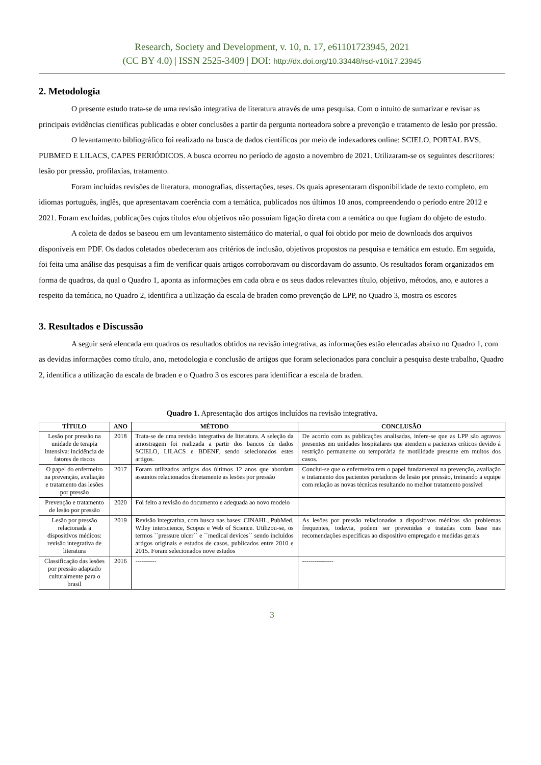Research, Society and Development, v. 10, n. 17, e61101723945, 2021
(CC BY 4.0) | ISSN 2525-3409 | DOI: http://dx.doi.org/10.33448/rsd-v10i17.23945
2. Metodologia
O presente estudo trata-se de uma revisão integrativa de literatura através de uma pesquisa. Com o intuito de sumarizar e revisar as principais evidências cientificas publicadas e obter conclusões a partir da pergunta norteadora sobre a prevenção e tratamento de lesão por pressão.
O levantamento bibliográfico foi realizado na busca de dados científicos por meio de indexadores online: SCIELO, PORTAL BVS, PUBMED E LILACS, CAPES PERIÓDICOS. A busca ocorreu no período de agosto a novembro de 2021. Utilizaram-se os seguintes descritores: lesão por pressão, profilaxias, tratamento.
Foram incluídas revisões de literatura, monografias, dissertações, teses. Os quais apresentaram disponibilidade de texto completo, em idiomas português, inglês, que apresentavam coerência com a temática, publicados nos últimos 10 anos, compreendendo o período entre 2012 e 2021. Foram excluídas, publicações cujos títulos e/ou objetivos não possuíam ligação direta com a temática ou que fugiam do objeto de estudo.
A coleta de dados se baseou em um levantamento sistemático do material, o qual foi obtido por meio de downloads dos arquivos disponíveis em PDF. Os dados coletados obedeceram aos critérios de inclusão, objetivos propostos na pesquisa e temática em estudo. Em seguida, foi feita uma análise das pesquisas a fim de verificar quais artigos corroboravam ou discordavam do assunto. Os resultados foram organizados em forma de quadros, da qual o Quadro 1, aponta as informações em cada obra e os seus dados relevantes título, objetivo, métodos, ano, e autores a respeito da temática, no Quadro 2, identifica a utilização da escala de braden como prevenção de LPP, no Quadro 3, mostra os escores
3. Resultados e Discussão
A seguir será elencada em quadros os resultados obtidos na revisão integrativa, as informações estão elencadas abaixo no Quadro 1, com as devidas informações como título, ano, metodologia e conclusão de artigos que foram selecionados para concluir a pesquisa deste trabalho, Quadro 2, identifica a utilização da escala de braden e o Quadro 3 os escores para identificar a escala de braden.
Quadro 1. Apresentação dos artigos incluídos na revisão integrativa.
| TÍTULO | ANO | MÉTODO | CONCLUSÃO |
| --- | --- | --- | --- |
| Lesão por pressão na unidade de terapia intensiva: incidência de fatores de riscos | 2018 | Trata-se de uma revisão integrativa de literatura. A seleção da amostragem foi realizada a partir dos bancos de dados SCIELO, LILACS e BDENF, sendo selecionados estes artigos. | De acordo com as publicações analisadas, infere-se que as LPP são agravos presentes em unidades hospitalares que atendem a pacientes críticos devido á restrição permanente ou temporária de motilidade presente em muitos dos casos. |
| O papel do enfermeiro na prevenção, avaliação e tratamento das lesões por pressão | 2017 | Foram utilizados artigos dos últimos 12 anos que abordam assuntos relacionados diretamente as lesões por pressão | Conclui-se que o enfermeiro tem o papel fundamental na prevenção, avaliação e tratamento dos pacientes portadores de lesão por pressão, treinando a equipe com relação as novas técnicas resultando no melhor tratamento possível |
| Prevenção e tratamento de lesão por pressão | 2020 | Foi feito a revisão do documento e adequada ao novo modelo | |
| Lesão por pressão relacionada a dispositivos médicos: revisão integrativa de literatura | 2019 | Revisão integrativa, com busca nas bases: CINAHL, PubMed, Wiley interscience, Scopus e Web of Science. Utilizou-se, os termos ``pressure ulcer´´ e ´´medical devices´´ sendo incluídos artigos originais e estudos de casos, publicados entre 2010 e 2015. Foram selecionados nove estudos | As lesões por pressão relacionados a dispositivos médicos são problemas frequentes, todavia, podem ser prevenidas e tratadas com base nas recomendações específicas ao dispositivo empregado e medidas gerais |
| Classificação das lesões por pressão adaptado culturalmente para o brasil | 2016 | ---------- | --------------- |
3